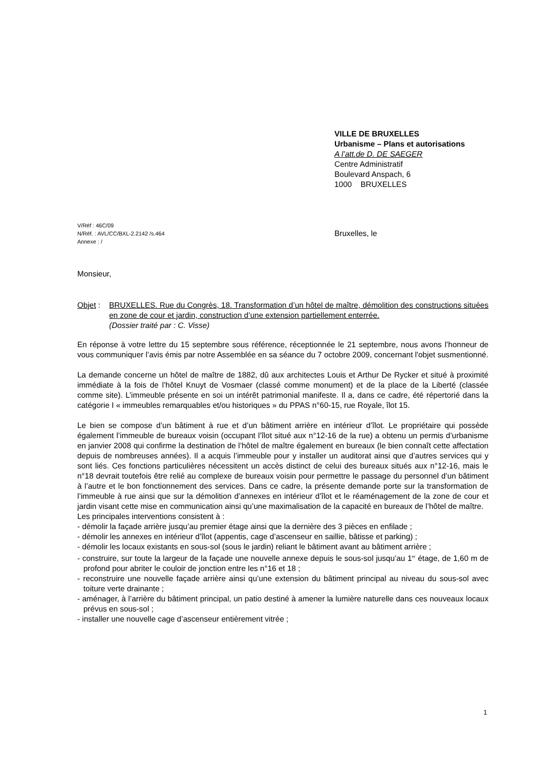VILLE DE BRUXELLES
Urbanisme – Plans et autorisations
A l’att.de D. DE SAEGER
Centre Administratif
Boulevard Anspach, 6
1000 BRUXELLES
V/Réf : 46C/09
N/Réf. : AVL/CC/BXL-2.2142 /s.464 Bruxelles, le
Annexe : /
Monsieur,
Objet :
BRUXELLES. Rue du Congrès, 18. Transformation d’un hôtel de maître, démolition des constructions situées en zone de cour et jardin, construction d’une extension partiellement enterrée.
(Dossier traité par : C. Visse)
En réponse à votre lettre du 15 septembre sous référence, réceptionnée le 21 septembre, nous avons l’honneur de vous communiquer l’avis émis par notre Assemblée en sa séance du 7 octobre 2009, concernant l'objet susmentionné.
La demande concerne un hôtel de maître de 1882, dû aux architectes Louis et Arthur De Rycker et situé à proximité immédiate à la fois de l’hôtel Knuyt de Vosmaer (classé comme monument) et de la place de la Liberté (classée comme site). L’immeuble présente en soi un intérêt patrimonial manifeste. Il a, dans ce cadre, été répertorié dans la catégorie I « immeubles remarquables et/ou historiques » du PPAS n°60-15, rue Royale, îlot 15.
Le bien se compose d’un bâtiment à rue et d’un bâtiment arrière en intérieur d’îlot. Le propriétaire qui possède également l’immeuble de bureaux voisin (occupant l’îlot situé aux n°12-16 de la rue) a obtenu un permis d’urbanisme en janvier 2008 qui confirme la destination de l’hôtel de maître également en bureaux (le bien connaît cette affectation depuis de nombreuses années). Il a acquis l’immeuble pour y installer un auditorat ainsi que d’autres services qui y sont liés. Ces fonctions particulières nécessitent un accès distinct de celui des bureaux situés aux n°12-16, mais le n°18 devrait toutefois être relié au complexe de bureaux voisin pour permettre le passage du personnel d’un bâtiment à l’autre et le bon fonctionnement des services. Dans ce cadre, la présente demande porte sur la transformation de l’immeuble à rue ainsi que sur la démolition d’annexes en intérieur d’îlot et le réaménagement de la zone de cour et jardin visant cette mise en communication ainsi qu’une maximalisation de la capacité en bureaux de l’hôtel de maître.
Les principales interventions consistent à :
- démolir la façade arrière jusqu’au premier étage ainsi que la dernière des 3 pièces en enfilade ;
- démolir les annexes en intérieur d’îlot (appentis, cage d’ascenseur en saillie, bâtisse et parking) ;
- démolir les locaux existants en sous-sol (sous le jardin) reliant le bâtiment avant au bâtiment arrière ;
- construire, sur toute la largeur de la façade une nouvelle annexe depuis le sous-sol jusqu’au 1<sup>er</sup> étage, de 1,60 m de profond pour abriter le couloir de jonction entre les n°16 et 18 ;
- reconstruire une nouvelle façade arrière ainsi qu’une extension du bâtiment principal au niveau du sous-sol avec toiture verte drainante ;
- aménager, à l’arrière du bâtiment principal, un patio destiné à amener la lumière naturelle dans ces nouveaux locaux prévus en sous-sol ;
- installer une nouvelle cage d’ascenseur entièrement vitrée ;
1